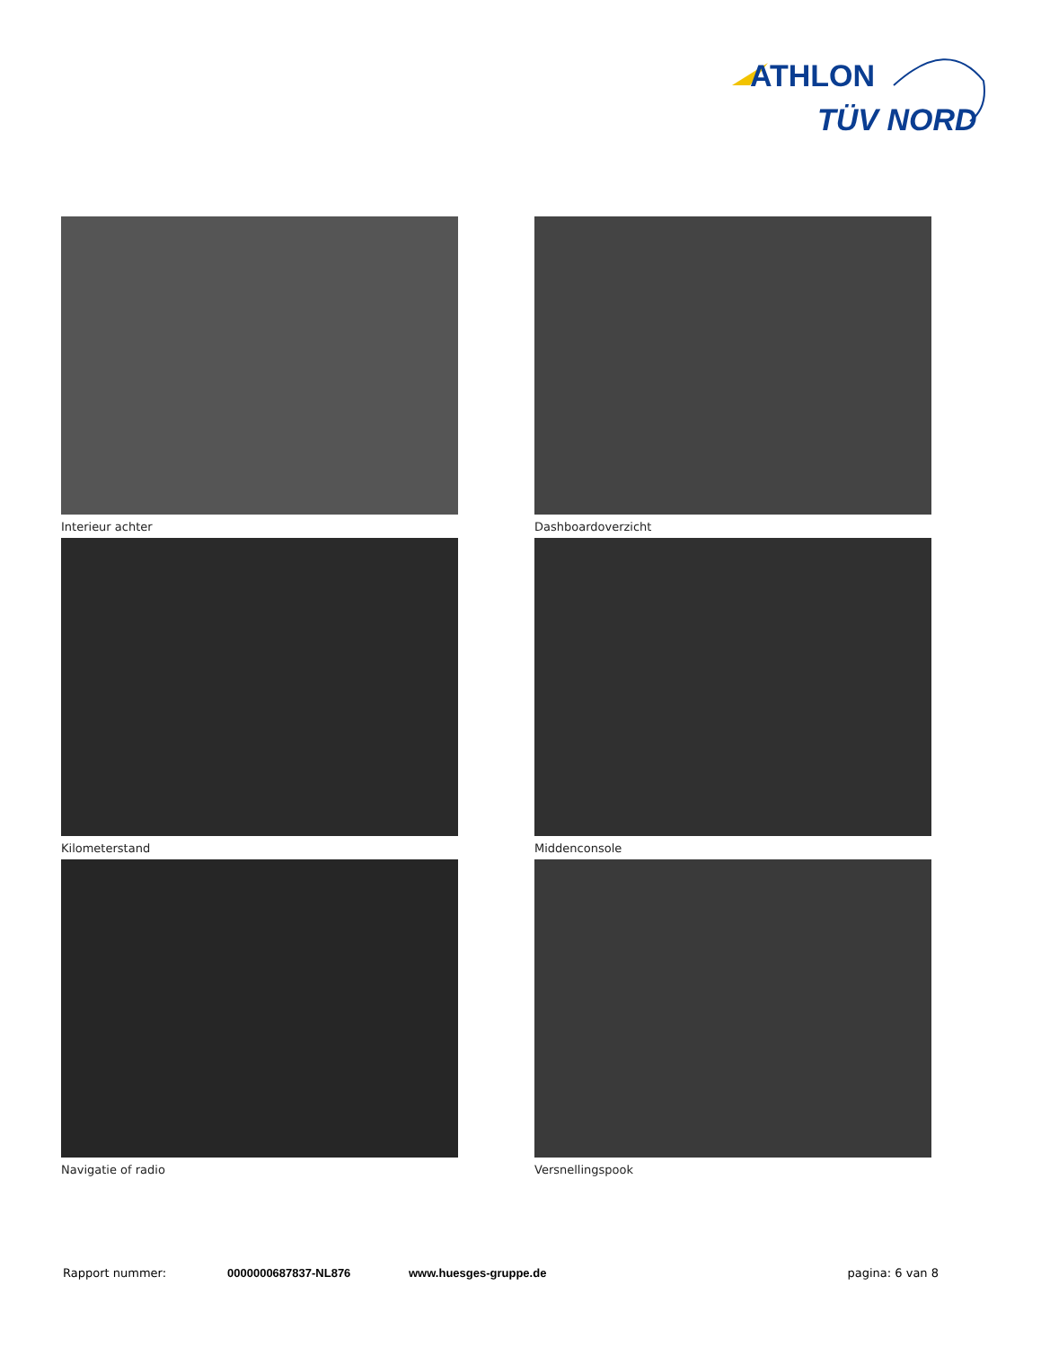ATHLON
TÜV NORD
Interieur achter
Dashboardoverzicht
Kilometerstand
Middenconsole
Navigatie of radio
Versnellingspook
Rapport nummer: 0000000687837-NL876 www.huesges-gruppe.de pagina: 6 van 8